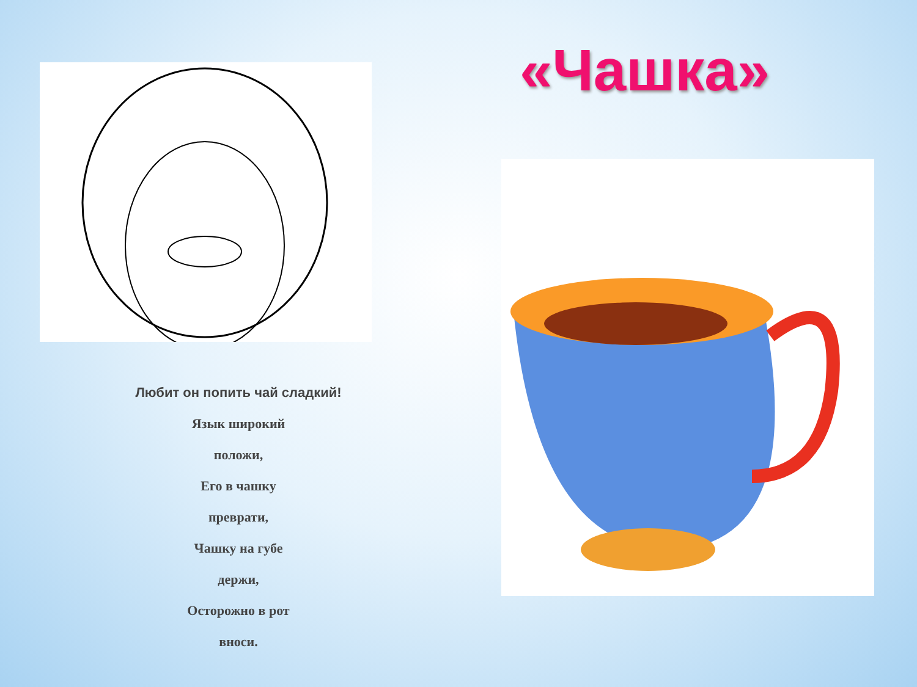Любит он попить чай сладкий!
Язык широкий
положи,
Его в чашку
преврати,
Чашку на губе
держи,
Осторожно в рот
вноси.
«Чашка»